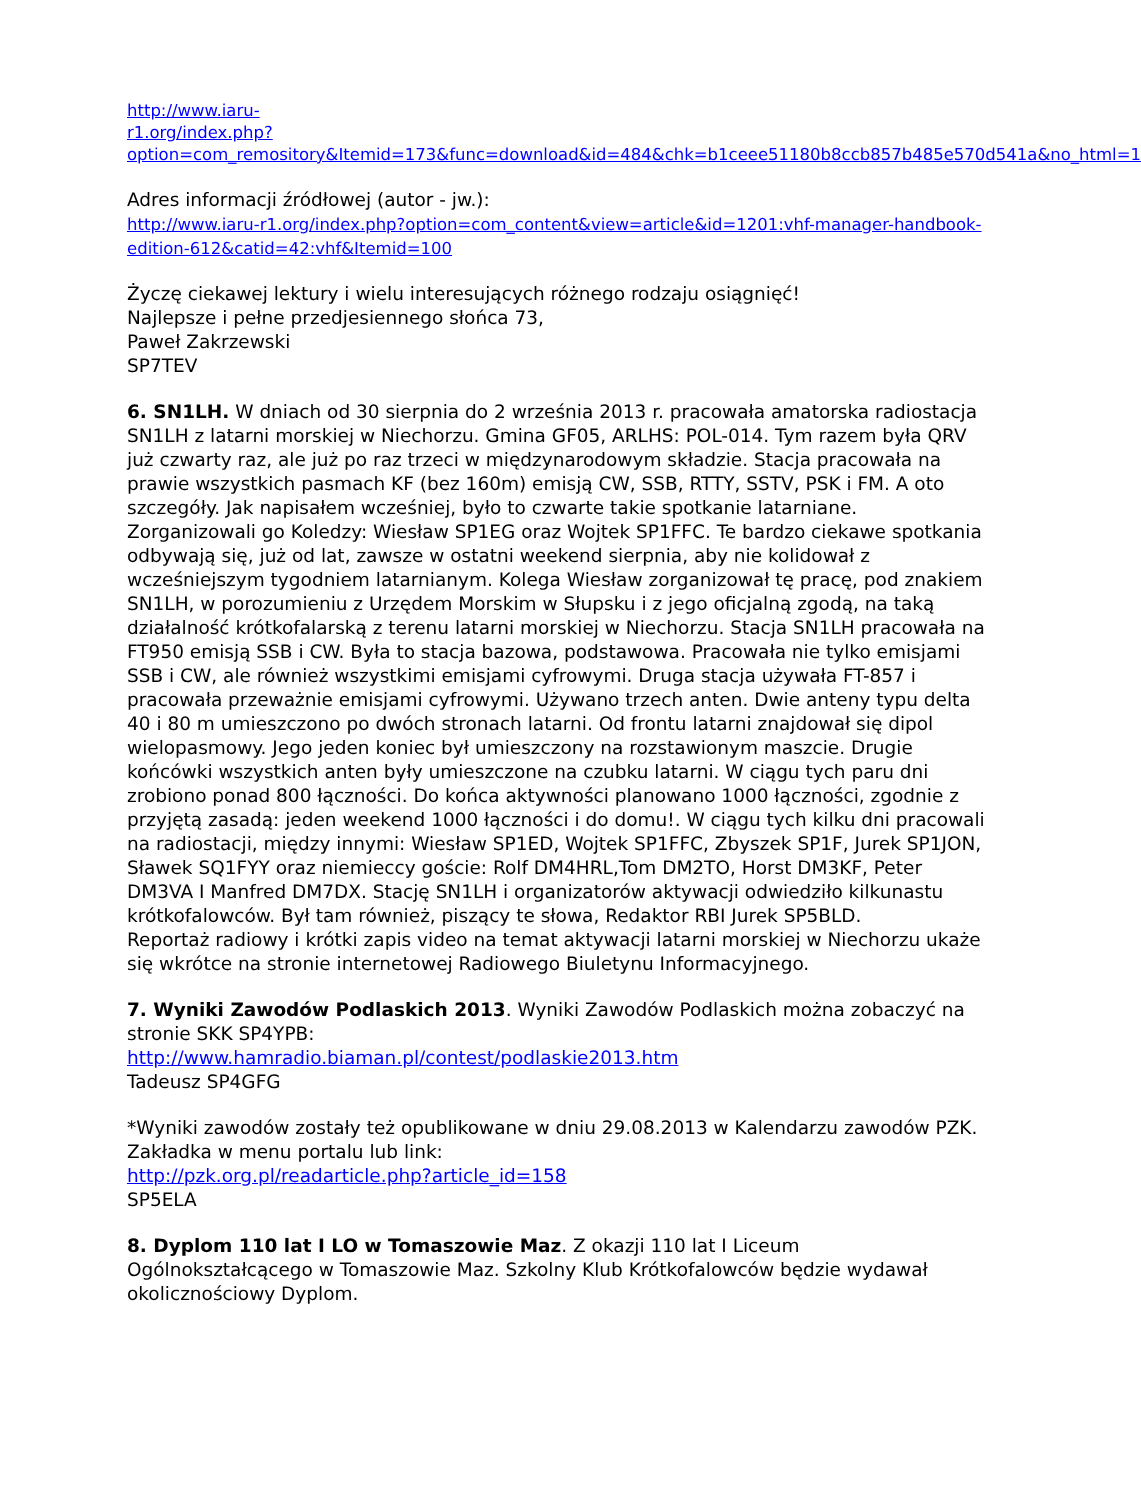http://www.iaru-
r1.org/index.php?option=com_remository&Itemid=173&func=download&id=484&chk=b1ceee51180b8ccb857b485e570d541a&no_html=1
Adres informacji źródłowej (autor - jw.):
http://www.iaru-r1.org/index.php?option=com_content&view=article&id=1201:vhf-manager-handbook-edition-612&catid=42:vhf&Itemid=100
Życzę ciekawej lektury i wielu interesujących różnego rodzaju osiągnięć!
Najlepsze i pełne przedjesiennego słońca 73,
Paweł Zakrzewski
SP7TEV
6. SN1LH. W dniach od 30 sierpnia do 2 września 2013 r. pracowała amatorska radiostacja SN1LH z latarni morskiej w Niechorzu. Gmina GF05, ARLHS: POL-014. Tym razem była QRV już czwarty raz, ale już po raz trzeci w międzynarodowym składzie. Stacja pracowała na prawie wszystkich pasmach KF (bez 160m) emisją CW, SSB, RTTY, SSTV, PSK i FM. A oto szczegóły. Jak napisałem wcześniej, było to czwarte takie spotkanie latarniane. Zorganizowali go Koledzy: Wiesław SP1EG oraz Wojtek SP1FFC. Te bardzo ciekawe spotkania odbywają się, już od lat, zawsze w ostatni weekend sierpnia, aby nie kolidował z wcześniejszym tygodniem latarnianym. Kolega Wiesław zorganizował tę pracę, pod znakiem SN1LH, w porozumieniu z Urzędem Morskim w Słupsku i z jego oficjalną zgodą, na taką działalność krótkofalarską z terenu latarni morskiej w Niechorzu. Stacja SN1LH pracowała na FT950 emisją SSB i CW. Była to stacja bazowa, podstawowa. Pracowała nie tylko emisjami SSB i CW, ale również wszystkimi emisjami cyfrowymi. Druga stacja używała FT-857 i pracowała przeważnie emisjami cyfrowymi. Używano trzech anten. Dwie anteny typu delta 40 i 80 m umieszczono po dwóch stronach latarni. Od frontu latarni znajdował się dipol wielopasmowy. Jego jeden koniec był umieszczony na rozstawionym maszcie. Drugie końcówki wszystkich anten były umieszczone na czubku latarni. W ciągu tych paru dni zrobiono ponad 800 łączności. Do końca aktywności planowano 1000 łączności, zgodnie z przyjętą zasadą: jeden weekend 1000 łączności i do domu!. W ciągu tych kilku dni pracowali na radiostacji, między innymi: Wiesław SP1ED, Wojtek SP1FFC, Zbyszek SP1F, Jurek SP1JON, Sławek SQ1FYY oraz niemieccy goście: Rolf DM4HRL,Tom DM2TO, Horst DM3KF, Peter DM3VA I Manfred DM7DX. Stację SN1LH i organizatorów aktywacji odwiedziło kilkunastu krótkofalowców. Był tam również, piszący te słowa, Redaktor RBI Jurek SP5BLD.
Reportaż radiowy i krótki zapis video na temat aktywacji latarni morskiej w Niechorzu ukaże się wkrótce na stronie internetowej Radiowego Biuletynu Informacyjnego.
7. Wyniki Zawodów Podlaskich 2013. Wyniki Zawodów Podlaskich można zobaczyć na stronie SKK SP4YPB:
http://www.hamradio.biaman.pl/contest/podlaskie2013.htm
Tadeusz SP4GFG
*Wyniki zawodów zostały też opublikowane w dniu 29.08.2013 w Kalendarzu zawodów PZK. Zakładka w menu portalu lub link:
http://pzk.org.pl/readarticle.php?article_id=158
SP5ELA
8. Dyplom 110 lat I LO w Tomaszowie Maz. Z okazji 110 lat I Liceum Ogólnokształcącego w Tomaszowie Maz. Szkolny Klub Krótkofalowców będzie wydawał okolicznościowy Dyplom.